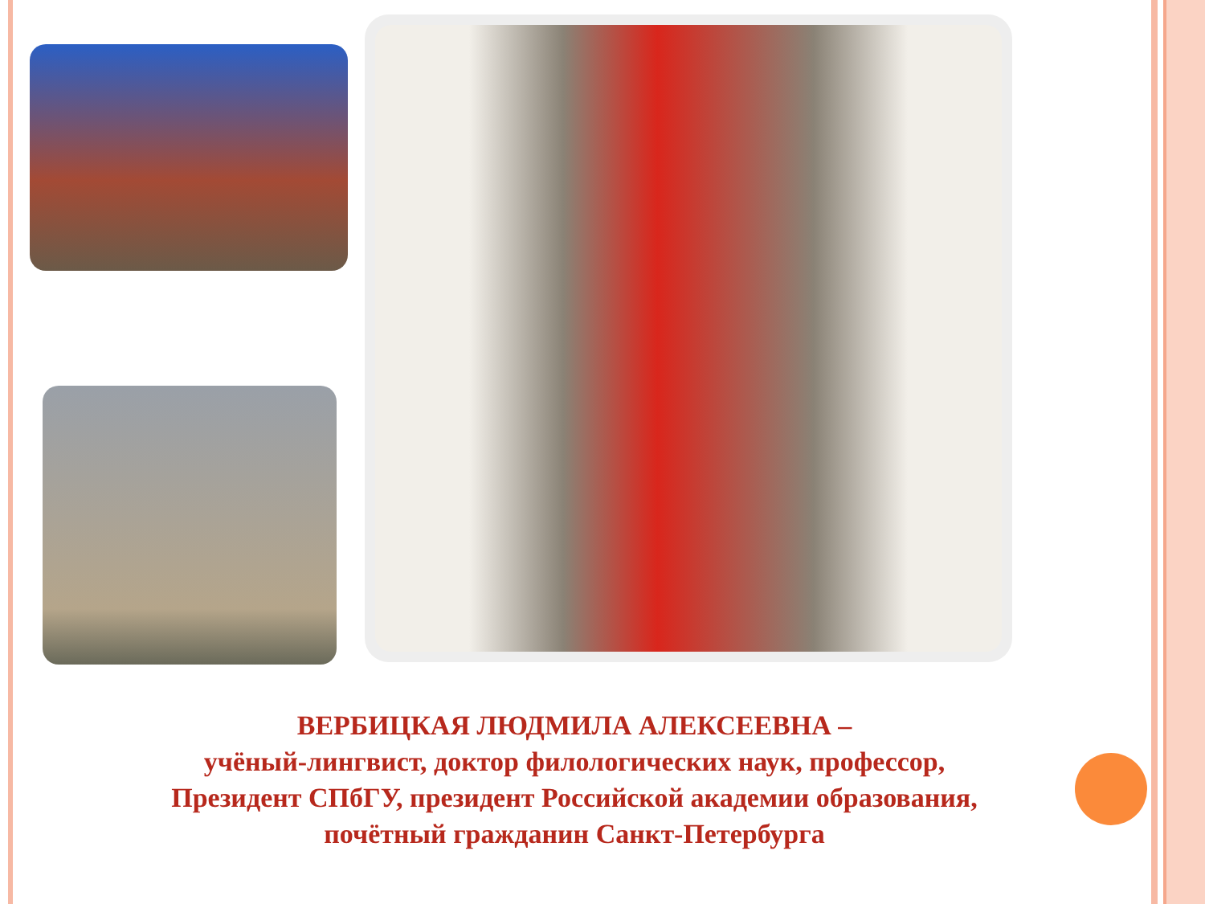ВЕРБИЦКАЯ ЛЮДМИЛА АЛЕКСЕЕВНА –
учёный-лингвист, доктор филологических наук, профессор,
Президент СПбГУ, президент Российской академии образования,
почётный гражданин Санкт-Петербурга